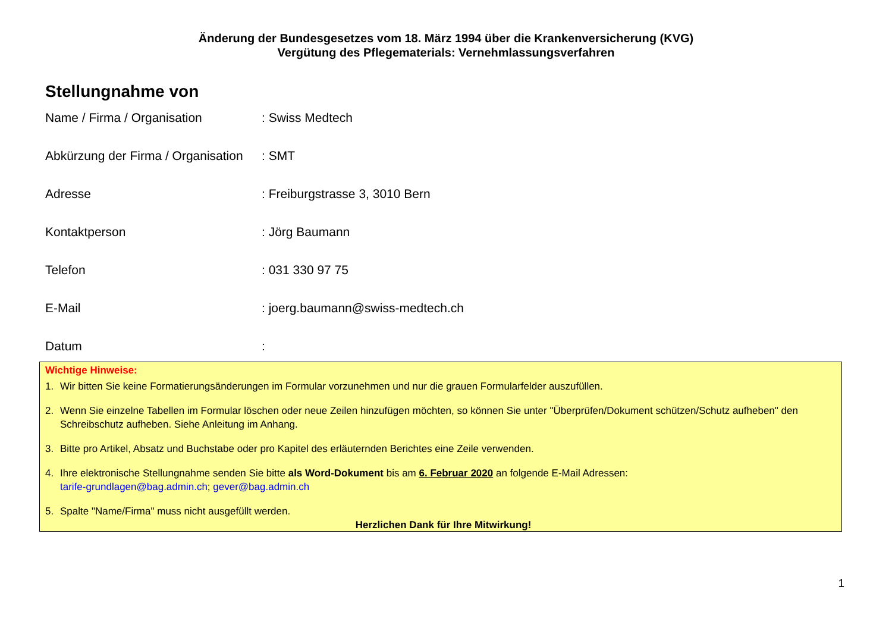Änderung der Bundesgesetzes vom 18. März 1994 über die Krankenversicherung (KVG)
Vergütung des Pflegematerials: Vernehmlassungsverfahren
Stellungnahme von
Name / Firma / Organisation : Swiss Medtech
Abkürzung der Firma / Organisation
: SMT
Adresse : Freiburgstrasse 3, 3010 Bern
Kontaktperson : Jörg Baumann
Telefon : 031 330 97 75
E-Mail : joerg.baumann@swiss-medtech.ch
Datum :
Wichtige Hinweise:
1. Wir bitten Sie keine Formatierungsänderungen im Formular vorzunehmen und nur die grauen Formularfelder auszufüllen.
2. Wenn Sie einzelne Tabellen im Formular löschen oder neue Zeilen hinzufügen möchten, so können Sie unter "Überprüfen/Dokument schützen/Schutz aufheben" den Schreibschutz aufheben. Siehe Anleitung im Anhang.
3. Bitte pro Artikel, Absatz und Buchstabe oder pro Kapitel des erläuternden Berichtes eine Zeile verwenden.
4. Ihre elektronische Stellungnahme senden Sie bitte als Word-Dokument bis am 6. Februar 2020 an folgende E-Mail Adressen:
tarife-grundlagen@bag.admin.ch; gever@bag.admin.ch
5. Spalte "Name/Firma" muss nicht ausgefüllt werden.
Herzlichen Dank für Ihre Mitwirkung!
1